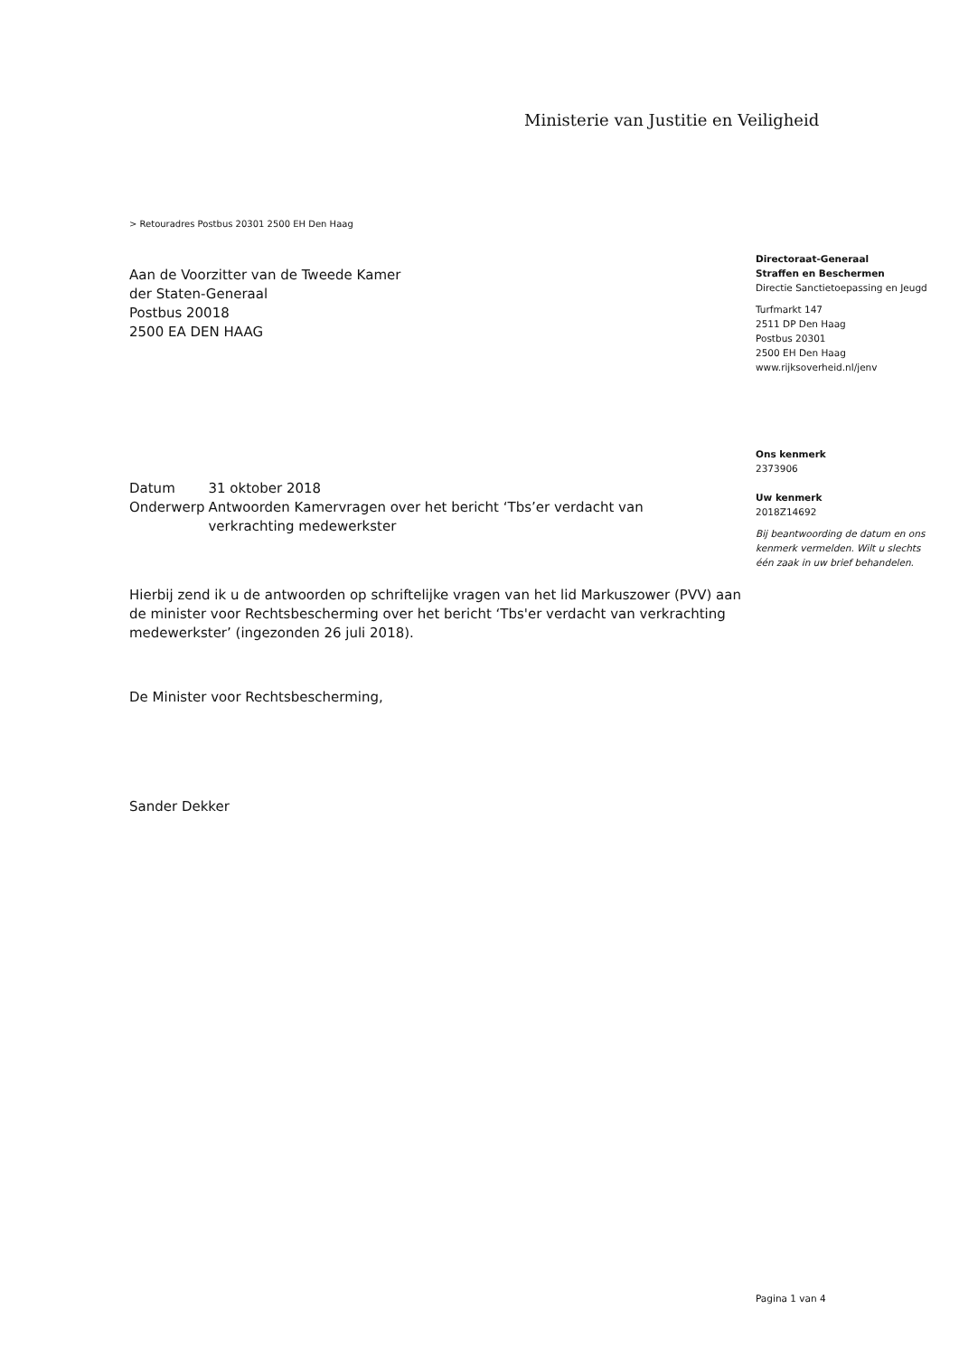Ministerie van Justitie en Veiligheid
> Retouradres Postbus 20301 2500 EH Den Haag
Aan de Voorzitter van de Tweede Kamer
der Staten-Generaal
Postbus 20018
2500 EA DEN HAAG
Directoraat-Generaal
Straffen en Beschermen
Directie Sanctietoepassing en Jeugd
Turfmarkt 147
2511 DP Den Haag
Postbus 20301
2500 EH Den Haag
www.rijksoverheid.nl/jenv
Ons kenmerk
2373906
Uw kenmerk
2018Z14692
Bij beantwoording de datum en ons kenmerk vermelden. Wilt u slechts één zaak in uw brief behandelen.
| Datum | 31 oktober 2018 |
| Onderwerp | Antwoorden Kamervragen over het bericht ‘Tbs’er verdacht van verkrachting medewerkster |
Hierbij zend ik u de antwoorden op schriftelijke vragen van het lid Markuszower (PVV) aan de minister voor Rechtsbescherming over het bericht ‘Tbs'er verdacht van verkrachting medewerkster’ (ingezonden 26 juli 2018).
De Minister voor Rechtsbescherming,
Sander Dekker
Pagina 1 van 4